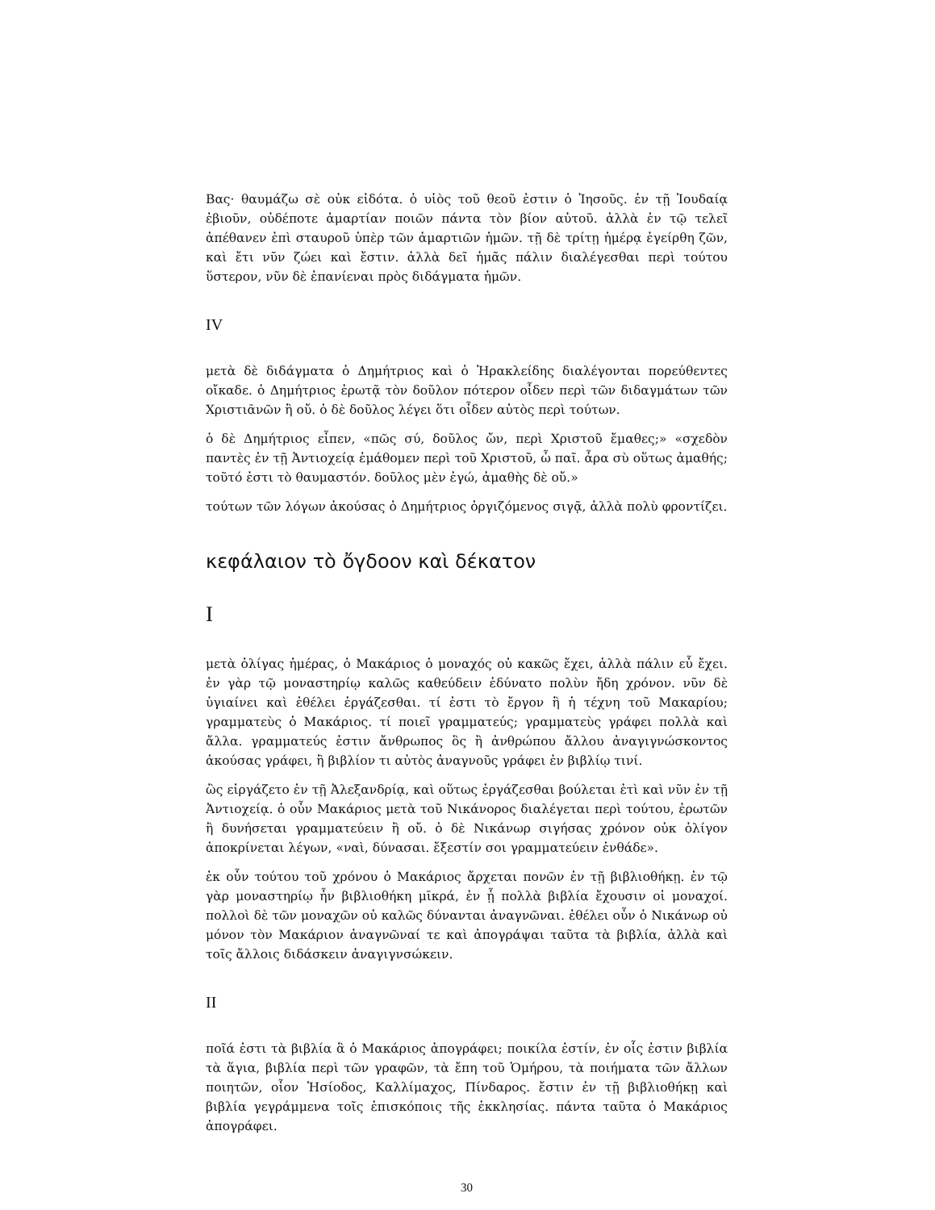Βας· θαυμάζω σὲ οὐκ εἰδότα. ὁ υἱὸς τοῦ θεοῦ ἐστιν ὁ Ἰησοῦς. ἐν τῇ Ἰουδαίᾳ ἐβιοῦν, οὐδέποτε ἁμαρτίαν ποιῶν πάντα τὸν βίον αὐτοῦ. ἀλλὰ ἐν τῷ τελεῖ ἀπέθανεν ἐπὶ σταυροῦ ὑπὲρ τῶν ἁμαρτιῶν ἡμῶν. τῇ δὲ τρίτῃ ἡμέρᾳ ἐγείρθη ζῶν, καὶ ἔτι νῦν ζώει καὶ ἔστιν. ἀλλὰ δεῖ ἡμᾶς πάλιν διαλέγεσθαι περὶ τούτου ὕστερον, νῦν δὲ ἐπανίεναι πρὸς διδάγματα ἡμῶν.
IV
μετὰ δὲ διδάγματα ὁ Δημήτριος καὶ ὁ Ἡρακλείδης διαλέγονται πορεύθεντες οἴκαδε. ὁ Δημήτριος ἐρωτᾷ τὸν δοῦλον πότερον οἶδεν περὶ τῶν διδαγμάτων τῶν Χριστιᾱνῶν ἢ οὔ. ὁ δὲ δοῦλος λέγει ὅτι οἶδεν αὐτὸς περὶ τούτων.
ὁ δὲ Δημήτριος εἶπεν, «πῶς σύ, δοῦλος ὤν, περὶ Χριστοῦ ἔμαθες;» «σχεδὸν παντὲς ἐν τῇ Ἀντιοχείᾳ ἐμάθομεν περὶ τοῦ Χριστοῦ, ὦ παῖ. ἆρα σὺ οὕτως ἀμαθής; τοῦτό ἐστι τὸ θαυμαστόν. δοῦλος μὲν ἐγώ, ἀμαθὴς δὲ οὔ.»
τούτων τῶν λόγων ἀκούσας ὁ Δημήτριος ὀργιζόμενος σιγᾷ, ἀλλὰ πολὺ φροντίζει.
κεφάλαιον τὸ ὄγδοον καὶ δέκατον
I
μετὰ ὀλίγας ἡμέρας, ὁ Μακάριος ὁ μοναχός οὐ κακῶς ἔχει, ἀλλὰ πάλιν εὖ ἔχει. ἐν γὰρ τῷ μοναστηρίῳ καλῶς καθεύδειν ἐδύνατο πολὺν ἤδη χρόνον. νῦν δὲ ὑγιαίνει καὶ ἐθέλει ἐργάζεσθαι. τί ἐστι τὸ ἔργον ἢ ἡ τέχνη τοῦ Μακαρίου; γραμματεὺς ὁ Μακάριος. τί ποιεῖ γραμματεύς; γραμματεὺς γράφει πολλὰ καὶ ἄλλα. γραμματεύς ἐστιν ἄνθρωπος ὃς ἢ ἀνθρώπου ἄλλου ἀναγιγνώσκοντος ἀκούσας γράφει, ἢ βιβλίον τι αὐτὸς ἀναγνοῦς γράφει ἐν βιβλίῳ τινί.
ὣς εἰργάζετο ἐν τῇ Ἀλεξανδρίᾳ, καὶ οὕτως ἐργάζεσθαι βούλεται ἐτὶ καὶ νῦν ἐν τῇ Ἀντιοχείᾳ. ὁ οὖν Μακάριος μετὰ τοῦ Νικάνορος διαλέγεται περὶ τούτου, ἐρωτῶν ἢ δυνήσεται γραμματεύειν ἢ οὔ. ὁ δὲ Νικάνωρ σιγήσας χρόνον οὐκ ὀλίγον ἀποκρίνεται λέγων, «ναὶ, δύνασαι. ἔξεστίν σοι γραμματεύειν ἐνθάδε».
ἐκ οὖν τούτου τοῦ χρόνου ὁ Μακάριος ἄρχεται πονῶν ἐν τῇ βιβλιοθήκῃ. ἐν τῷ γὰρ μοναστηρίῳ ἦν βιβλιοθήκη μῑκρά, ἐν ᾗ πολλὰ βιβλία ἔχουσιν οἱ μοναχοί. πολλοὶ δὲ τῶν μοναχῶν οὐ καλῶς δύνανται ἀναγνῶναι. ἐθέλει οὖν ὁ Νικάνωρ οὐ μόνον τὸν Μακάριον ἀναγνῶναί τε καὶ ἀπογράψαι ταῦτα τὰ βιβλία, ἀλλὰ καὶ τοῖς ἄλλοις διδάσκειν ἀναγιγνσώκειν.
II
ποῖά ἐστι τὰ βιβλία ἃ ὁ Μακάριος ἀπογράφει; ποικίλα ἐστίν, ἐν οἷς ἐστιν βιβλία τὰ ἅγια, βιβλία περὶ τῶν γραφῶν, τὰ ἔπη τοῦ Ὁμήρου, τὰ ποιήματα τῶν ἄλλων ποιητῶν, οἷον Ἡσίοδος, Καλλίμαχος, Πίνδαρος. ἔστιν ἐν τῇ βιβλιοθήκῃ καὶ βιβλία γεγράμμενα τοῖς ἐπισκόποις τῆς ἐκκλησίας. πάντα ταῦτα ὁ Μακάριος ἀπογράφει.
30